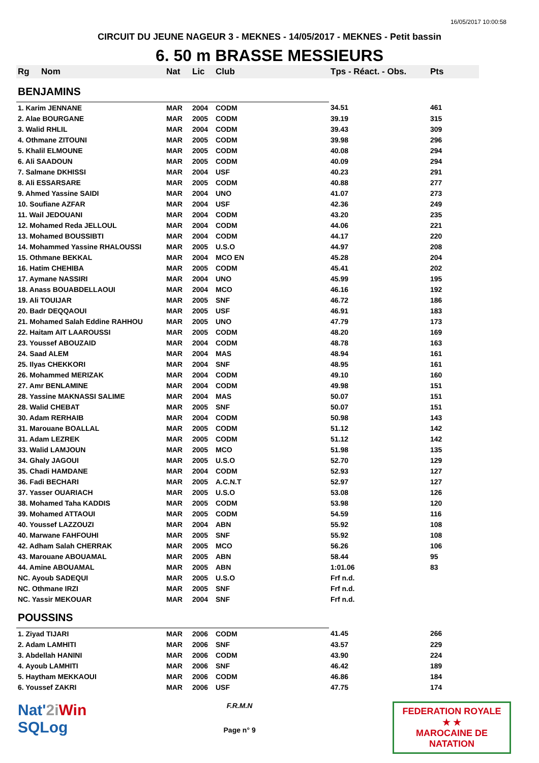16/05/2017 10:00:58
CIRCUIT DU JEUNE NAGEUR 3 - MEKNES - 14/05/2017 - MEKNES - Petit bassin
6. 50 m BRASSE MESSIEURS
| Rg | Nom | Nat | Lic | Club | Tps - Réact. - Obs. | Pts |
| --- | --- | --- | --- | --- | --- | --- |
| BENJAMINS | | | | | | |
| 1. Karim JENNANE | | MAR | 2004 | CODM | 34.51 | 461 |
| 2. Alae BOURGANE | | MAR | 2005 | CODM | 39.19 | 315 |
| 3. Walid RHLIL | | MAR | 2004 | CODM | 39.43 | 309 |
| 4. Othmane ZITOUNI | | MAR | 2005 | CODM | 39.98 | 296 |
| 5. Khalil ELMOUNE | | MAR | 2005 | CODM | 40.08 | 294 |
| 6. Ali SAADOUN | | MAR | 2005 | CODM | 40.09 | 294 |
| 7. Salmane DKHISSI | | MAR | 2004 | USF | 40.23 | 291 |
| 8. Ali ESSARSARE | | MAR | 2005 | CODM | 40.88 | 277 |
| 9. Ahmed Yassine SAIDI | | MAR | 2004 | UNO | 41.07 | 273 |
| 10. Soufiane AZFAR | | MAR | 2004 | USF | 42.36 | 249 |
| 11. Wail JEDOUANI | | MAR | 2004 | CODM | 43.20 | 235 |
| 12. Mohamed Reda JELLOUL | | MAR | 2004 | CODM | 44.06 | 221 |
| 13. Mohamed BOUSSIBTI | | MAR | 2004 | CODM | 44.17 | 220 |
| 14. Mohammed Yassine RHALOUSSI | | MAR | 2005 | U.S.O | 44.97 | 208 |
| 15. Othmane BEKKAL | | MAR | 2004 | MCO EN | 45.28 | 204 |
| 16. Hatim CHEHIBA | | MAR | 2005 | CODM | 45.41 | 202 |
| 17. Aymane NASSIRI | | MAR | 2004 | UNO | 45.99 | 195 |
| 18. Anass BOUABDELLAOUI | | MAR | 2004 | MCO | 46.16 | 192 |
| 19. Ali TOUIJAR | | MAR | 2005 | SNF | 46.72 | 186 |
| 20. Badr DEQQAOUI | | MAR | 2005 | USF | 46.91 | 183 |
| 21. Mohamed Salah Eddine RAHHOU | | MAR | 2005 | UNO | 47.79 | 173 |
| 22. Haitam AIT LAAROUSSI | | MAR | 2005 | CODM | 48.20 | 169 |
| 23. Youssef ABOUZAID | | MAR | 2004 | CODM | 48.78 | 163 |
| 24. Saad ALEM | | MAR | 2004 | MAS | 48.94 | 161 |
| 25. Ilyas CHEKKORI | | MAR | 2004 | SNF | 48.95 | 161 |
| 26. Mohammed MERIZAK | | MAR | 2004 | CODM | 49.10 | 160 |
| 27. Amr BENLAMINE | | MAR | 2004 | CODM | 49.98 | 151 |
| 28. Yassine MAKNASSI SALIME | | MAR | 2004 | MAS | 50.07 | 151 |
| 28. Walid CHEBAT | | MAR | 2005 | SNF | 50.07 | 151 |
| 30. Adam RERHAIB | | MAR | 2004 | CODM | 50.98 | 143 |
| 31. Marouane BOALLAL | | MAR | 2005 | CODM | 51.12 | 142 |
| 31. Adam LEZREK | | MAR | 2005 | CODM | 51.12 | 142 |
| 33. Walid LAMJOUN | | MAR | 2005 | MCO | 51.98 | 135 |
| 34. Ghaly JAGOUI | | MAR | 2005 | U.S.O | 52.70 | 129 |
| 35. Chadi HAMDANE | | MAR | 2004 | CODM | 52.93 | 127 |
| 36. Fadi BECHARI | | MAR | 2005 | A.C.N.T | 52.97 | 127 |
| 37. Yasser OUARIACH | | MAR | 2005 | U.S.O | 53.08 | 126 |
| 38. Mohamed Taha KADDIS | | MAR | 2005 | CODM | 53.98 | 120 |
| 39. Mohamed ATTAOUI | | MAR | 2005 | CODM | 54.59 | 116 |
| 40. Youssef LAZZOUZI | | MAR | 2004 | ABN | 55.92 | 108 |
| 40. Marwane FAHFOUHI | | MAR | 2005 | SNF | 55.92 | 108 |
| 42. Adham Salah CHERRAK | | MAR | 2005 | MCO | 56.26 | 106 |
| 43. Marouane ABOUAMAL | | MAR | 2005 | ABN | 58.44 | 95 |
| 44. Amine ABOUAMAL | | MAR | 2005 | ABN | 1:01.06 | 83 |
| NC. Ayoub SADEQUI | | MAR | 2005 | U.S.O | Frf n.d. | |
| NC. Othmane IRZI | | MAR | 2005 | SNF | Frf n.d. | |
| NC. Yassir MEKOUAR | | MAR | 2004 | SNF | Frf n.d. | |
| POUSSINS | | | | | | |
| 1. Ziyad TIJARI | | MAR | 2006 | CODM | 41.45 | 266 |
| 2. Adam LAMHITI | | MAR | 2006 | SNF | 43.57 | 229 |
| 3. Abdellah HANINI | | MAR | 2006 | CODM | 43.90 | 224 |
| 4. Ayoub LAMHITI | | MAR | 2006 | SNF | 46.42 | 189 |
| 5. Haytham MEKKAOUI | | MAR | 2006 | CODM | 46.86 | 184 |
| 6. Youssef ZAKRI | | MAR | 2006 | USF | 47.75 | 174 |
Nat'2i Win
SQLog
F.R.M.N
Page n° 9
FEDERATION ROYALE
★ ★
MAROCAINE DE NATATION